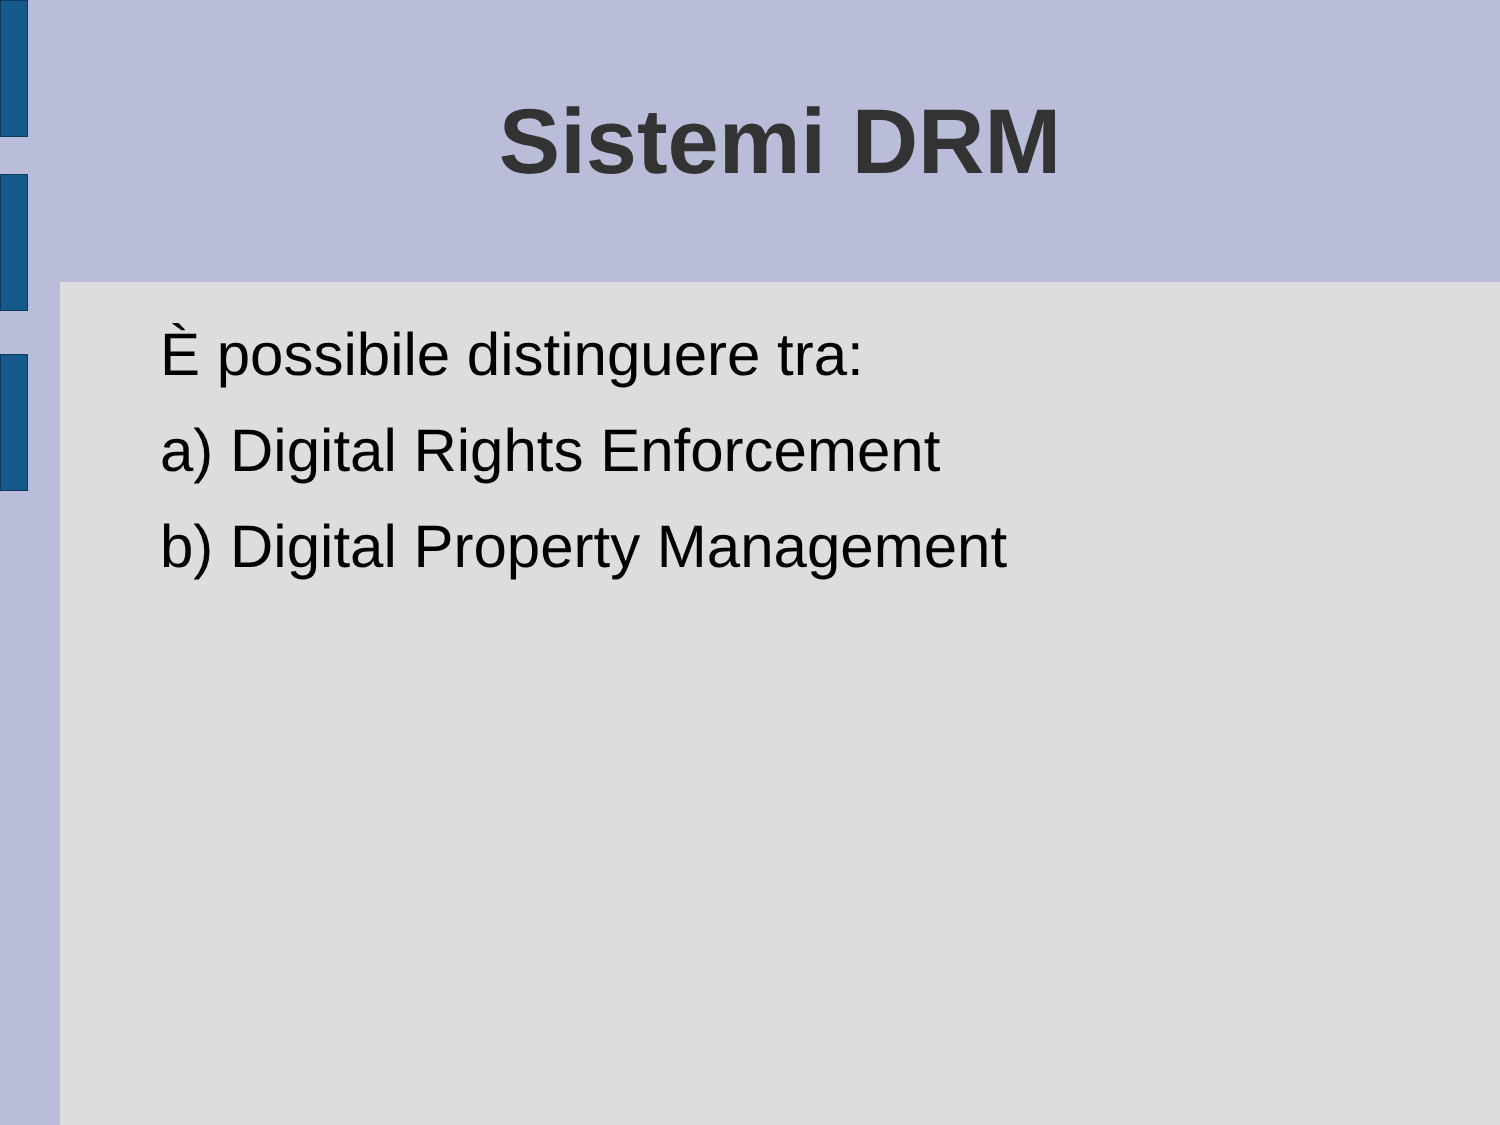Sistemi DRM
È possibile distinguere tra:
a) Digital Rights Enforcement
b) Digital Property Management